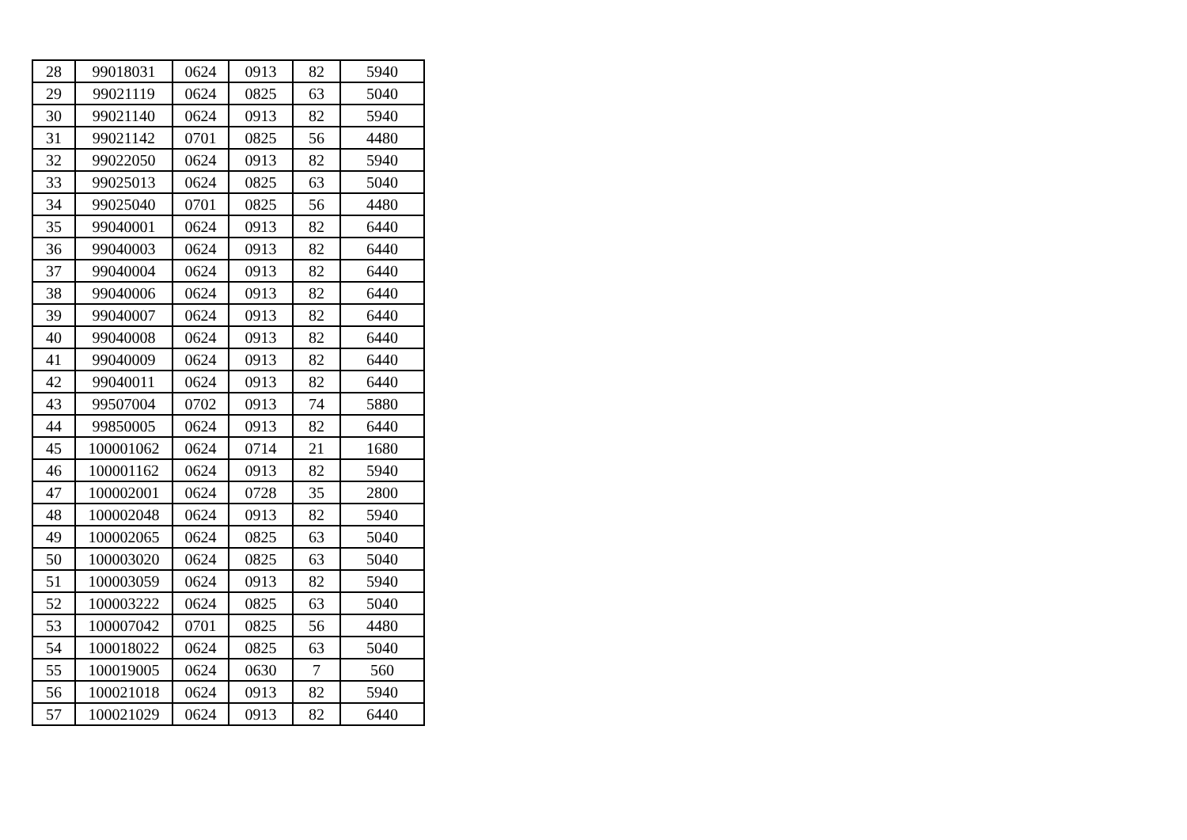| 28 | 99018031 | 0624 | 0913 | 82 | 5940 |
| 29 | 99021119 | 0624 | 0825 | 63 | 5040 |
| 30 | 99021140 | 0624 | 0913 | 82 | 5940 |
| 31 | 99021142 | 0701 | 0825 | 56 | 4480 |
| 32 | 99022050 | 0624 | 0913 | 82 | 5940 |
| 33 | 99025013 | 0624 | 0825 | 63 | 5040 |
| 34 | 99025040 | 0701 | 0825 | 56 | 4480 |
| 35 | 99040001 | 0624 | 0913 | 82 | 6440 |
| 36 | 99040003 | 0624 | 0913 | 82 | 6440 |
| 37 | 99040004 | 0624 | 0913 | 82 | 6440 |
| 38 | 99040006 | 0624 | 0913 | 82 | 6440 |
| 39 | 99040007 | 0624 | 0913 | 82 | 6440 |
| 40 | 99040008 | 0624 | 0913 | 82 | 6440 |
| 41 | 99040009 | 0624 | 0913 | 82 | 6440 |
| 42 | 99040011 | 0624 | 0913 | 82 | 6440 |
| 43 | 99507004 | 0702 | 0913 | 74 | 5880 |
| 44 | 99850005 | 0624 | 0913 | 82 | 6440 |
| 45 | 100001062 | 0624 | 0714 | 21 | 1680 |
| 46 | 100001162 | 0624 | 0913 | 82 | 5940 |
| 47 | 100002001 | 0624 | 0728 | 35 | 2800 |
| 48 | 100002048 | 0624 | 0913 | 82 | 5940 |
| 49 | 100002065 | 0624 | 0825 | 63 | 5040 |
| 50 | 100003020 | 0624 | 0825 | 63 | 5040 |
| 51 | 100003059 | 0624 | 0913 | 82 | 5940 |
| 52 | 100003222 | 0624 | 0825 | 63 | 5040 |
| 53 | 100007042 | 0701 | 0825 | 56 | 4480 |
| 54 | 100018022 | 0624 | 0825 | 63 | 5040 |
| 55 | 100019005 | 0624 | 0630 | 7 | 560 |
| 56 | 100021018 | 0624 | 0913 | 82 | 5940 |
| 57 | 100021029 | 0624 | 0913 | 82 | 6440 |